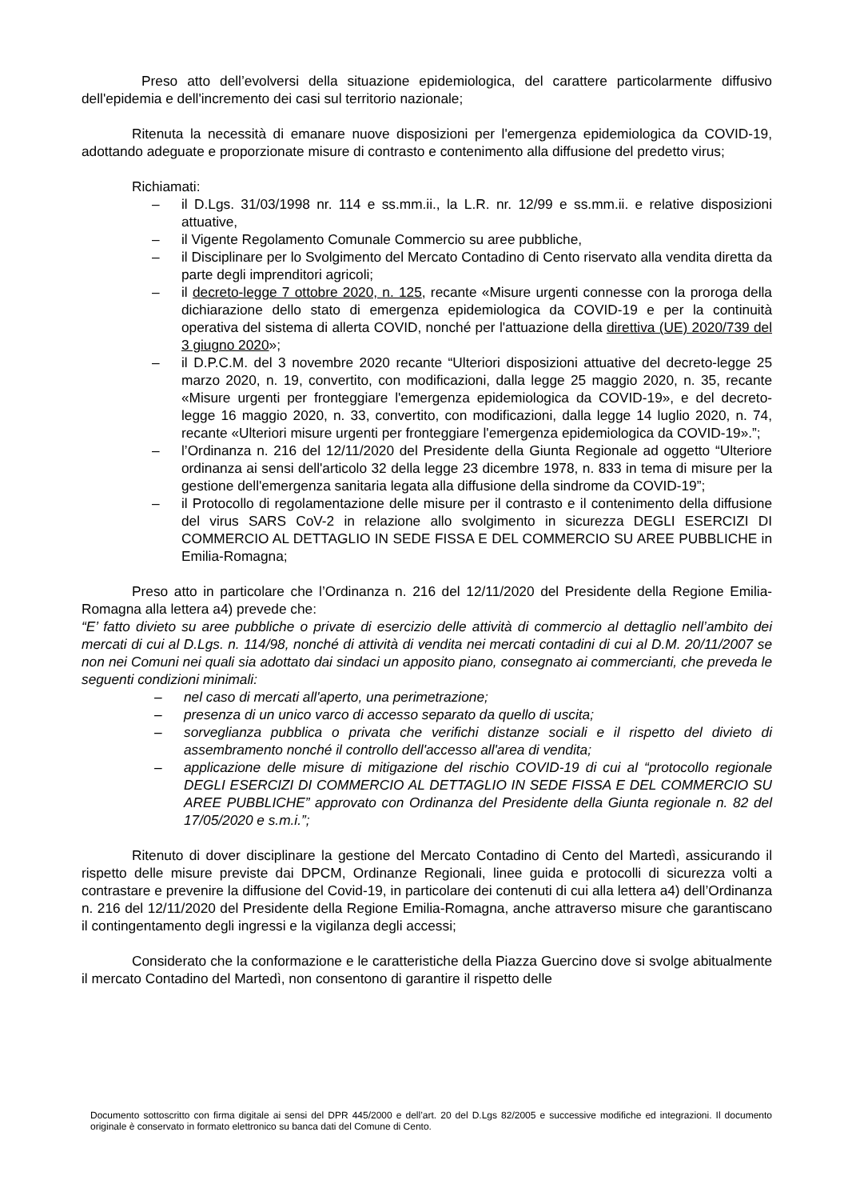Preso atto dell’evolversi della situazione epidemiologica, del carattere particolarmente diffusivo dell'epidemia e dell'incremento dei casi sul territorio nazionale;
Ritenuta la necessità di emanare nuove disposizioni per l'emergenza epidemiologica da COVID-19, adottando adeguate e proporzionate misure di contrasto e contenimento alla diffusione del predetto virus;
Richiamati:
– il D.Lgs. 31/03/1998 nr. 114 e ss.mm.ii., la L.R. nr. 12/99 e ss.mm.ii. e relative disposizioni attuative,
– il Vigente Regolamento Comunale Commercio su aree pubbliche,
– il Disciplinare per lo Svolgimento del Mercato Contadino di Cento riservato alla vendita diretta da parte degli imprenditori agricoli;
– il decreto-legge 7 ottobre 2020, n. 125, recante «Misure urgenti connesse con la proroga della dichiarazione dello stato di emergenza epidemiologica da COVID-19 e per la continuità operativa del sistema di allerta COVID, nonché per l'attuazione della direttiva (UE) 2020/739 del 3 giugno 2020»;
– il D.P.C.M. del 3 novembre 2020 recante “Ulteriori disposizioni attuative del decreto-legge 25 marzo 2020, n. 19, convertito, con modificazioni, dalla legge 25 maggio 2020, n. 35, recante «Misure urgenti per fronteggiare l'emergenza epidemiologica da COVID-19», e del decreto-legge 16 maggio 2020, n. 33, convertito, con modificazioni, dalla legge 14 luglio 2020, n. 74, recante «Ulteriori misure urgenti per fronteggiare l'emergenza epidemiologica da COVID-19».”;
– l’Ordinanza n. 216 del 12/11/2020 del Presidente della Giunta Regionale ad oggetto “Ulteriore ordinanza ai sensi dell'articolo 32 della legge 23 dicembre 1978, n. 833 in tema di misure per la gestione dell'emergenza sanitaria legata alla diffusione della sindrome da COVID-19”;
– il Protocollo di regolamentazione delle misure per il contrasto e il contenimento della diffusione del virus SARS CoV-2 in relazione allo svolgimento in sicurezza DEGLI ESERCIZI DI COMMERCIO AL DETTAGLIO IN SEDE FISSA E DEL COMMERCIO SU AREE PUBBLICHE in Emilia-Romagna;
Preso atto in particolare che l’Ordinanza n. 216 del 12/11/2020 del Presidente della Regione Emilia-Romagna alla lettera a4) prevede che:
“E’ fatto divieto su aree pubbliche o private di esercizio delle attività di commercio al dettaglio nell’ambito dei mercati di cui al D.Lgs. n. 114/98, nonché di attività di vendita nei mercati contadini di cui al D.M. 20/11/2007 se non nei Comuni nei quali sia adottato dai sindaci un apposito piano, consegnato ai commercianti, che preveda le seguenti condizioni minimali:
– nel caso di mercati all'aperto, una perimetrazione;
– presenza di un unico varco di accesso separato da quello di uscita;
– sorveglianza pubblica o privata che verifichi distanze sociali e il rispetto del divieto di assembramento nonché il controllo dell'accesso all'area di vendita;
– applicazione delle misure di mitigazione del rischio COVID-19 di cui al “protocollo regionale DEGLI ESERCIZI DI COMMERCIO AL DETTAGLIO IN SEDE FISSA E DEL COMMERCIO SU AREE PUBBLICHE” approvato con Ordinanza del Presidente della Giunta regionale n. 82 del 17/05/2020 e s.m.i.”;
Ritenuto di dover disciplinare la gestione del Mercato Contadino di Cento del Martedì, assicurando il rispetto delle misure previste dai DPCM, Ordinanze Regionali, linee guida e protocolli di sicurezza volti a contrastare e prevenire la diffusione del Covid-19, in particolare dei contenuti di cui alla lettera a4) dell’Ordinanza n. 216 del 12/11/2020 del Presidente della Regione Emilia-Romagna, anche attraverso misure che garantiscano il contingentamento degli ingressi e la vigilanza degli accessi;
Considerato che la conformazione e le caratteristiche della Piazza Guercino dove si svolge abitualmente il mercato Contadino del Martedì, non consentono di garantire il rispetto delle
Documento sottoscritto con firma digitale ai sensi del DPR 445/2000 e dell’art. 20 del D.Lgs 82/2005 e successive modifiche ed integrazioni. Il documento originale è conservato in formato elettronico su banca dati del Comune di Cento.